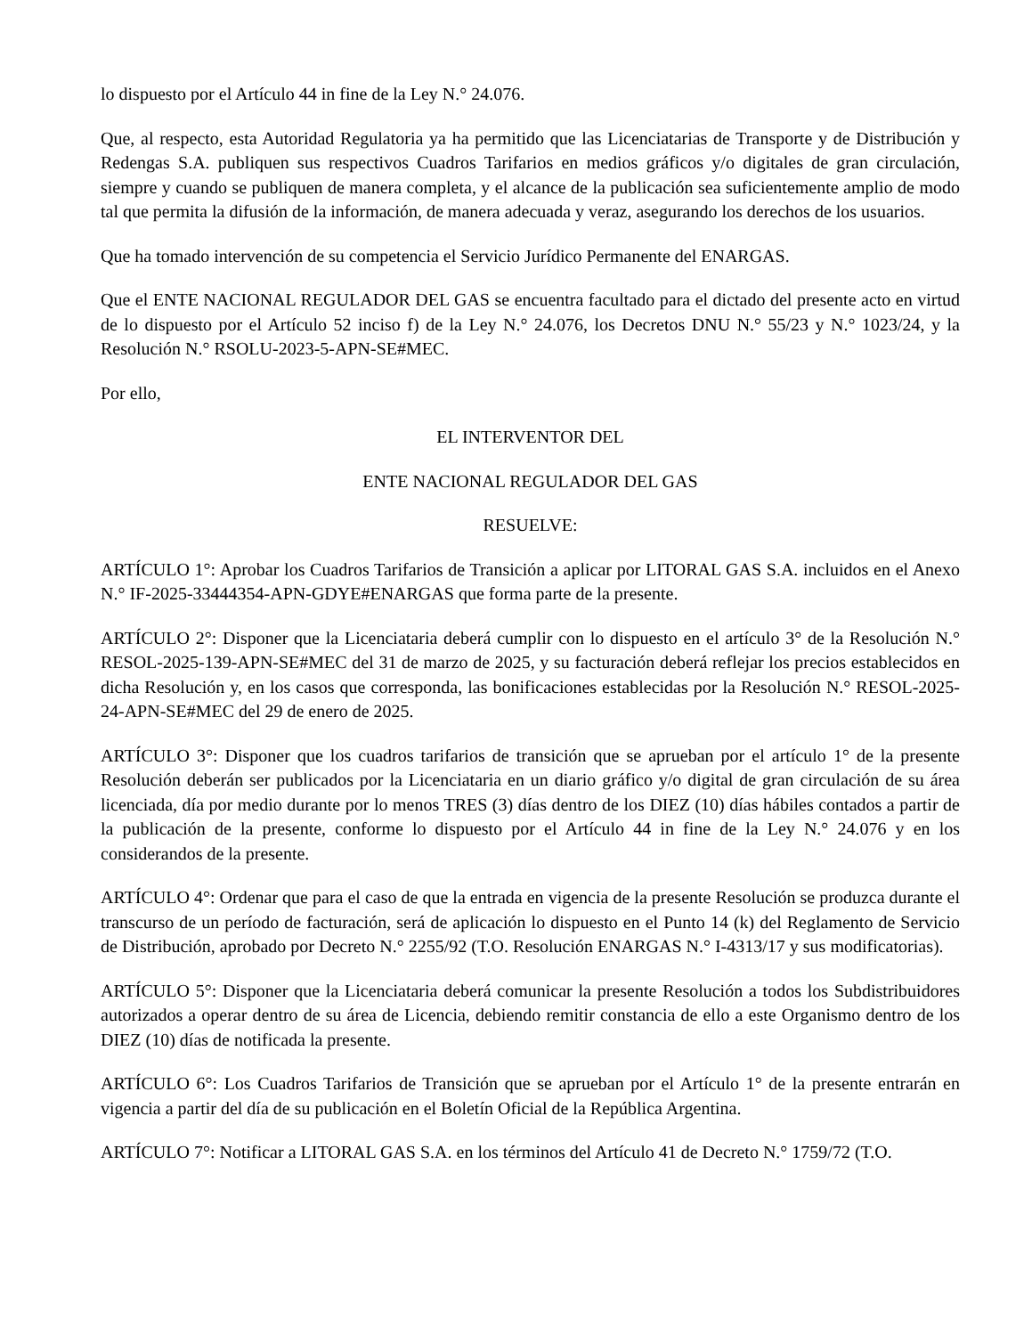lo dispuesto por el Artículo 44 in fine de la Ley N.° 24.076.
Que, al respecto, esta Autoridad Regulatoria ya ha permitido que las Licenciatarias de Transporte y de Distribución y Redengas S.A. publiquen sus respectivos Cuadros Tarifarios en medios gráficos y/o digitales de gran circulación, siempre y cuando se publiquen de manera completa, y el alcance de la publicación sea suficientemente amplio de modo tal que permita la difusión de la información, de manera adecuada y veraz, asegurando los derechos de los usuarios.
Que ha tomado intervención de su competencia el Servicio Jurídico Permanente del ENARGAS.
Que el ENTE NACIONAL REGULADOR DEL GAS se encuentra facultado para el dictado del presente acto en virtud de lo dispuesto por el Artículo 52 inciso f) de la Ley N.° 24.076, los Decretos DNU N.° 55/23 y N.° 1023/24, y la Resolución N.° RSOLU-2023-5-APN-SE#MEC.
Por ello,
EL INTERVENTOR DEL
ENTE NACIONAL REGULADOR DEL GAS
RESUELVE:
ARTÍCULO 1°: Aprobar los Cuadros Tarifarios de Transición a aplicar por LITORAL GAS S.A. incluidos en el Anexo N.° IF-2025-33444354-APN-GDYE#ENARGAS que forma parte de la presente.
ARTÍCULO 2°: Disponer que la Licenciataria deberá cumplir con lo dispuesto en el artículo 3° de la Resolución N.° RESOL-2025-139-APN-SE#MEC del 31 de marzo de 2025, y su facturación deberá reflejar los precios establecidos en dicha Resolución y, en los casos que corresponda, las bonificaciones establecidas por la Resolución N.° RESOL-2025-24-APN-SE#MEC del 29 de enero de 2025.
ARTÍCULO 3°: Disponer que los cuadros tarifarios de transición que se aprueban por el artículo 1° de la presente Resolución deberán ser publicados por la Licenciataria en un diario gráfico y/o digital de gran circulación de su área licenciada, día por medio durante por lo menos TRES (3) días dentro de los DIEZ (10) días hábiles contados a partir de la publicación de la presente, conforme lo dispuesto por el Artículo 44 in fine de la Ley N.° 24.076 y en los considerandos de la presente.
ARTÍCULO 4°: Ordenar que para el caso de que la entrada en vigencia de la presente Resolución se produzca durante el transcurso de un período de facturación, será de aplicación lo dispuesto en el Punto 14 (k) del Reglamento de Servicio de Distribución, aprobado por Decreto N.° 2255/92 (T.O. Resolución ENARGAS N.° I-4313/17 y sus modificatorias).
ARTÍCULO 5°: Disponer que la Licenciataria deberá comunicar la presente Resolución a todos los Subdistribuidores autorizados a operar dentro de su área de Licencia, debiendo remitir constancia de ello a este Organismo dentro de los DIEZ (10) días de notificada la presente.
ARTÍCULO 6°: Los Cuadros Tarifarios de Transición que se aprueban por el Artículo 1° de la presente entrarán en vigencia a partir del día de su publicación en el Boletín Oficial de la República Argentina.
ARTÍCULO 7°: Notificar a LITORAL GAS S.A. en los términos del Artículo 41 de Decreto N.° 1759/72 (T.O.